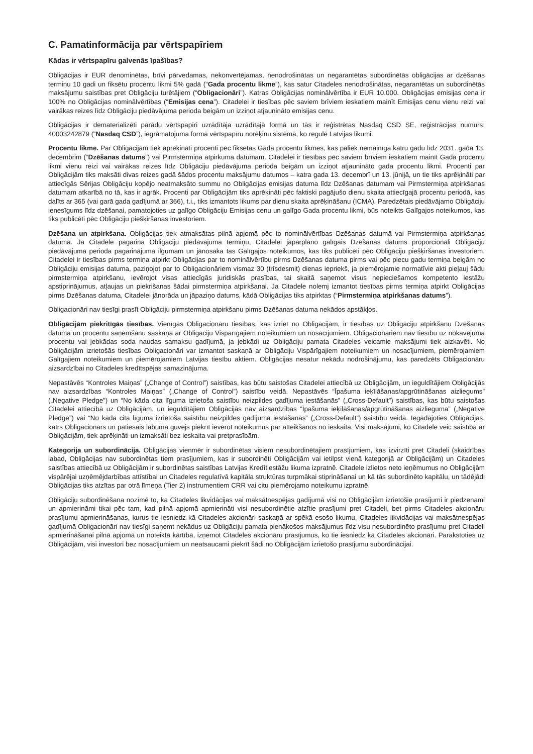C. Pamatinformācija par vērtspapīriem
Kādas ir vērtspapīru galvenās īpašības?
Obligācijas ir EUR denominētas, brīvi pārvedamas, nekonvertējamas, nenodrošinātas un negarantētas subordinētās obligācijas ar dzēšanas termiņu 10 gadi un fiksētu procentu likmi 5% gadā (“Gada procentu likme”), kas satur Citadeles nenodrošinātas, negarantētas un subordinētās maksājumu saistības pret Obligāciju turētājiem (“Obligacionāri”). Katras Obligācijas nominālvērtība ir EUR 10.000. Obligācijas emisijas cena ir 100% no Obligācijas nominālvērtības (“Emisijas cena”). Citadelei ir tiesības pēc saviem brīviem ieskatiem mainīt Emisijas cenu vienu reizi vai vairākas reizes līdz Obligāciju piedāvājuma perioda beigām un izziņot atjaunināto emisijas cenu.
Obligācijas ir dematerializēti parādu vērtspapīri uzrādītāja uzrādītajā formā un tās ir reģistrētas Nasdaq CSD SE, reģistrācijas numurs: 40003242879 (“Nasdaq CSD”), iegrāmatojuma formā vērtspapīru norēķinu sistēmā, ko regulē Latvijas likumi.
Procentu likme. Par Obligācijām tiek aprēķināti procenti pēc fiksētas Gada procentu likmes, kas paliek nemainīga katru gadu līdz 2031. gada 13. decembrim (“Dzēšanas datums”) vai Pirmstermiņa atpirkuma datumam. Citadelei ir tiesības pēc saviem brīviem ieskatiem mainīt Gada procentu likmi vienu reizi vai vairākas reizes līdz Obligāciju piedāvājuma perioda beigām un izziņot atjaunināto gada procentu likmi. Procenti par Obligācijām tiks maksāti divas reizes gadā šādos procentu maksājumu datumos – katra gada 13. decembrī un 13. jūnijā, un tie tiks aprēķināti par attiecīgās Sērijas Obligāciju kopējo neatmaksāto summu no Obligācijas emisijas datuma līdz Dzēšanas datumam vai Pirmstermiņa atpirkšanas datumam atkarībā no tā, kas ir agrāk. Procenti par Obligācijām tiks aprēķināti pēc faktiski pagājušo dienu skaita attiecīgajā procentu periodā, kas dalīts ar 365 (vai garā gada gadījumā ar 366), t.i., tiks izmantots likums par dienu skaita aprēķināšanu (ICMA). Paredzētais piedāvājamo Obligāciju ienesīgums līdz dzēšanai, pamatojoties uz galīgo Obligāciju Emisijas cenu un galīgo Gada procentu likmi, būs noteikts Galīgajos noteikumos, kas tiks publicēti pēc Obligāciju piešķiršanas investoriem.
Dzēšana un atpirkšana. Obligācijas tiek atmaksātas pilnā apjomā pēc to nominālvērtības Dzēšanas datumā vai Pirmstermiņa atpirkšanas datumā. Ja Citadele pagarina Obligāciju piedāvājuma termiņu, Citadelei jāpārplāno galīgais Dzēšanas datums proporcionāli Obligāciju piedāvājuma perioda pagarinājuma ilgumam un jānosaka tas Galīgajos noteikumos, kas tiks publicēti pēc Obligāciju piešķiršanas investoriem. Citadelei ir tiesības pirms termiņa atpirkt Obligācijas par to nominālvērtību pirms Dzēšanas datuma pirms vai pēc piecu gadu termiņa beigām no Obligāciju emisijas datuma, paziņojot par to Obligacionāriem vismaz 30 (trīsdesmit) dienas iepriekš, ja piemērojamie normatīvie akti pieļauj šādu pirmstermiņa atpirkšanu, ievērojot visas attiecīgās juridiskās prasības, tai skaitā saņemot visus nepieciešamos kompetento iestāžu apstiprinājumus, atļaujas un piekrišanas šādai pirmstermiņa atpirkšanai. Ja Citadele nolemj izmantot tiesības pirms termiņa atpirkt Obligācijas pirms Dzēšanas datuma, Citadelei jānorāda un jāpaziņo datums, kādā Obligācijas tiks atpirktas (“Pirmstermiņa atpirkšanas datums”).
Obligacionāri nav tiesīgi prasīt Obligāciju pirmstermiņa atpirkšanu pirms Dzēšanas datuma nekādos apstākļos.
Obligācijām piekritīgās tiesības. Vienīgās Obligacionāru tiesības, kas izriet no Obligācijām, ir tiesības uz Obligāciju atpirkšanu Dzēšanas datumā un procentu saņemšanu saskaņā ar Obligāciju Vispārīgajiem noteikumiem un nosacījumiem. Obligacionāriem nav tiesību uz nokavējuma procentu vai jebkādas soda naudas samaksu gadījumā, ja jebkādi uz Obligāciju pamata Citadeles veicamie maksājumi tiek aizkavēti. No Obligācijām izrietošās tiesības Obligacionāri var izmantot saskaņā ar Obligāciju Vispārīgajiem noteikumiem un nosacījumiem, piemērojamiem Galīgajiem noteikumiem un piemērojamiem Latvijas tiesību aktiem. Obligācijas nesatur nekādu nodrošinājumu, kas paredzēts Obligacionāru aizsardzībai no Citadeles kredītspējas samazinājuma.
Nepastāvēs “Kontroles Maiņas” („Change of Control”) saistības, kas būtu saistošas Citadelei attiecībā uz Obligācijām, un ieguldītājiem Obligācijās nav aizsardzības “Kontroles Maiņas” („Change of Control”) saistību veidā. Nepastāvēs “Īpašuma ieķīlāšanas/apgrūtināšanas aizliegums” („Negative Pledge”) un “No kāda cita līguma izrietoša saistību neizpildes gadījuma iestāšanās” („Cross-Default”) saistības, kas būtu saistošas Citadelei attiecībā uz Obligācijām, un ieguldītājiem Obligācijās nav aizsardzības “Īpašuma ieķīlāšanas/apgrūtināšanas aizlieguma” („Negative Pledge”) vai “No kāda cita līguma izrietoša saistību neizpildes gadījuma iestāšanās” („Cross-Default”) saistību veidā. Iegādājoties Obligācijas, katrs Obligacionārs un patiesais labuma guvējs piekrīt ievērot noteikumus par atteikšanos no ieskaita. Visi maksājumi, ko Citadele veic saistībā ar Obligācijām, tiek aprēķināti un izmaksāti bez ieskaita vai pretprasībām.
Kategorija un subordinācija. Obligācijas vienmēr ir subordinētas visiem nesubordinētajiem prasījumiem, kas izvirzīti pret Citadeli (skaidrības labad, Obligācijas nav subordinētas tiem prasījumiem, kas ir subordinēti Obligācijām vai ietilpst vienā kategorijā ar Obligācijām) un Citadeles saistības attiecībā uz Obligācijām ir subordinētas saistības Latvijas Kredītiestāžu likuma izpratnē. Citadele izlietos neto ieņēmumus no Obligācijām vispārējai uzņēmējdarbības attīstībai un Citadeles regulatīvā kapitāla struktūras turpmākai stiprināšanai un kā tās subordinēto kapitālu, un tādējādi Obligācijas tiks atzītas par otrā līmeņa (Tier 2) instrumentiem CRR vai citu piemērojamo noteikumu izpratnē.
Obligāciju subordinēšana nozīmē to, ka Citadeles likvidācijas vai maksātnespējas gadījumā visi no Obligācijām izrietošie prasījumi ir piedzenami un apmierināmi tikai pēc tam, kad pilnā apjomā apmierināti visi nesubordinētie atzītie prasījumi pret Citadeli, bet pirms Citadeles akcionāru prasījumu apmierināšanas, kurus tie iesniedz kā Citadeles akcionāri saskaņā ar spēkā esošo likumu. Citadeles likvidācijas vai maksātnespējas gadījumā Obligacionāri nav tiesīgi saņemt nekādus uz Obligāciju pamata pienākošos maksājumus līdz visu nesubordinēto prasījumu pret Citadeli apmierināšanai pilnā apjomā un noteiktā kārtībā, izņemot Citadeles akcionāru prasījumus, ko tie iesniedz kā Citadeles akcionāri. Parakstoties uz Obligācijām, visi investori bez nosacījumiem un neatsaucami piekrīt šādi no Obligācijām izrietošo prasījumu subordinācijai.